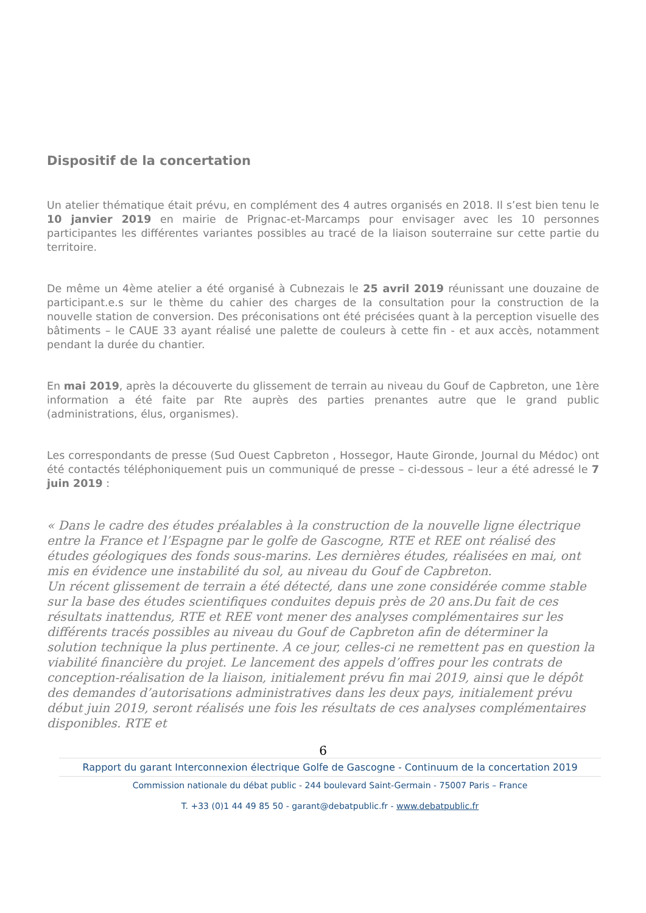Dispositif de la concertation
Un atelier thématique était prévu, en complément des 4 autres organisés en 2018. Il s’est bien tenu le 10 janvier 2019 en mairie de Prignac-et-Marcamps pour envisager avec les 10 personnes participantes les différentes variantes possibles au tracé de la liaison souterraine sur cette partie du territoire.
De même un 4ème atelier a été organisé à Cubnezais le 25 avril 2019 réunissant une douzaine de participant.e.s sur le thème du cahier des charges de la consultation pour la construction de la nouvelle station de conversion. Des préconisations ont été précisées quant à la perception visuelle des bâtiments – le CAUE 33 ayant réalisé une palette de couleurs à cette fin - et aux accès, notamment pendant la durée du chantier.
En mai 2019, après la découverte du glissement de terrain au niveau du Gouf de Capbreton, une 1ère information a été faite par Rte auprès des parties prenantes autre que le grand public (administrations, élus, organismes).
Les correspondants de presse (Sud Ouest Capbreton , Hossegor, Haute Gironde, Journal du Médoc) ont été contactés téléphoniquement puis un communiqué de presse – ci-dessous – leur a été adressé le 7 juin 2019 :
« Dans le cadre des études préalables à la construction de la nouvelle ligne électrique entre la France et l’Espagne par le golfe de Gascogne, RTE et REE ont réalisé des études géologiques des fonds sous-marins. Les dernières études, réalisées en mai, ont mis en évidence une instabilité du sol, au niveau du Gouf de Capbreton.
Un récent glissement de terrain a été détecté, dans une zone considérée comme stable sur la base des études scientifiques conduites depuis près de 20 ans.Du fait de ces résultats inattendus, RTE et REE vont mener des analyses complémentaires sur les différents tracés possibles au niveau du Gouf de Capbreton afin de déterminer la solution technique la plus pertinente. A ce jour, celles-ci ne remettent pas en question la viabilité financière du projet. Le lancement des appels d’offres pour les contrats de conception-réalisation de la liaison, initialement prévu fin mai 2019, ainsi que le dépôt des demandes d’autorisations administratives dans les deux pays, initialement prévu début juin 2019, seront réalisés une fois les résultats de ces analyses complémentaires disponibles. RTE et
6
Rapport du garant Interconnexion électrique Golfe de Gascogne - Continuum de la concertation 2019
Commission nationale du débat public - 244 boulevard Saint-Germain - 75007 Paris – France
T. +33 (0)1 44 49 85 50 - garant@debatpublic.fr - www.debatpublic.fr